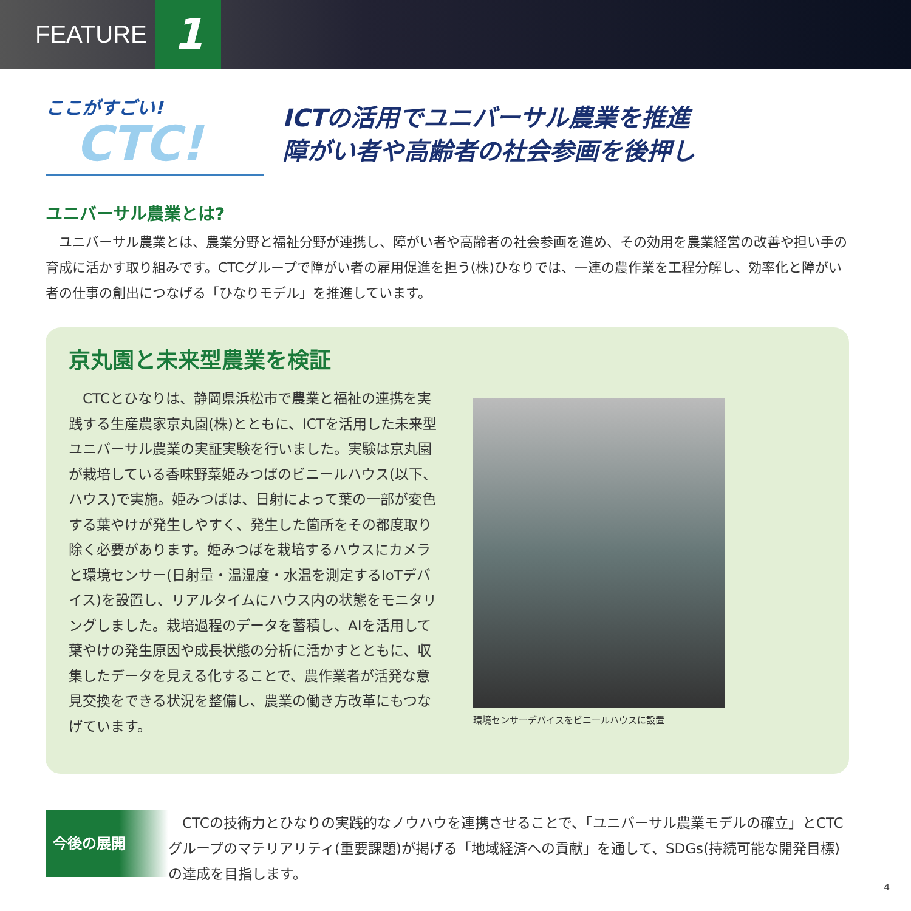FEATURE 1
ここがすごい!
CTC!
ICTの活用でユニバーサル農業を推進
障がい者や高齢者の社会参画を後押し
ユニバーサル農業とは?
ユニバーサル農業とは、農業分野と福祉分野が連携し、障がい者や高齢者の社会参画を進め、その効用を農業経営の改善や担い手の育成に活かす取り組みです。CTCグループで障がい者の雇用促進を担う(株)ひなりでは、一連の農作業を工程分解し、効率化と障がい者の仕事の創出につなげる「ひなりモデル」を推進しています。
京丸園と未来型農業を検証
CTCとひなりは、静岡県浜松市で農業と福祉の連携を実践する生産農家京丸園(株)とともに、ICTを活用した未来型ユニバーサル農業の実証実験を行いました。実験は京丸園が栽培している香味野菜姫みつばのビニールハウス(以下、ハウス)で実施。姫みつばは、日射によって葉の一部が変色する葉やけが発生しやすく、発生した箇所をその都度取り除く必要があります。姫みつばを栽培するハウスにカメラと環境センサー(日射量・温湿度・水温を測定するIoTデバイス)を設置し、リアルタイムにハウス内の状態をモニタリングしました。栽培過程のデータを蓄積し、AIを活用して葉やけの発生原因や成長状態の分析に活かすとともに、収集したデータを見える化することで、農作業者が活発な意見交換をできる状況を整備し、農業の働き方改革にもつなげています。
環境センサーデバイスをビニールハウスに設置
今後の展開
CTCの技術力とひなりの実践的なノウハウを連携させることで、「ユニバーサル農業モデルの確立」とCTCグループのマテリアリティ(重要課題)が掲げる「地域経済への貢献」を通して、SDGs(持続可能な開発目標)の達成を目指します。
4